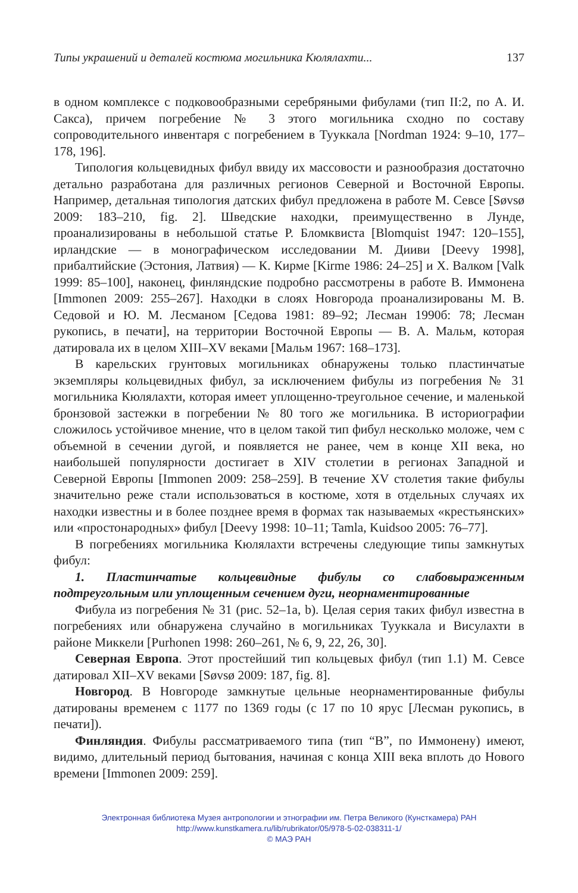Типы украшений и деталей костюма могильника Кюлялахти... 137
в одном комплексе с подковообразными серебряными фибулами (тип II:2, по А. И. Сакса), причем погребение № 3 этого могильника сходно по составу сопроводительного инвентаря с погребением в Тууккала [Nordman 1924: 9–10, 177–178, 196].
Типология кольцевидных фибул ввиду их массовости и разнообразия достаточно детально разработана для различных регионов Северной и Восточной Европы. Например, детальная типология датских фибул предложена в работе М. Севсе [Søvsø 2009: 183–210, fig. 2]. Шведские находки, преимущественно в Лунде, проанализированы в небольшой статье Р. Бломквиста [Blomquist 1947: 120–155], ирландские — в монографическом исследовании М. Дииви [Deevy 1998], прибалтийские (Эстония, Латвия) — К. Кирме [Kirme 1986: 24–25] и Х. Валком [Valk 1999: 85–100], наконец, финляндские подробно рассмотрены в работе В. Иммонена [Immonen 2009: 255–267]. Находки в слоях Новгорода проанализированы М. В. Седовой и Ю. М. Лесманом [Седова 1981: 89–92; Лесман 1990б: 78; Лесман рукопись, в печати], на территории Восточной Европы — В. А. Мальм, которая датировала их в целом XIII–XV веками [Мальм 1967: 168–173].
В карельских грунтовых могильниках обнаружены только пластинчатые экземпляры кольцевидных фибул, за исключением фибулы из погребения № 31 могильника Кюлялахти, которая имеет уплощенно-треугольное сечение, и маленькой бронзовой застежки в погребении № 80 того же могильника. В историографии сложилось устойчивое мнение, что в целом такой тип фибул несколько моложе, чем с объемной в сечении дугой, и появляется не ранее, чем в конце XII века, но наибольшей популярности достигает в XIV столетии в регионах Западной и Северной Европы [Immonen 2009: 258–259]. В течение XV столетия такие фибулы значительно реже стали использоваться в костюме, хотя в отдельных случаях их находки известны и в более позднее время в формах так называемых «крестьянских» или «простонародных» фибул [Deevy 1998: 10–11; Tamla, Kuidsoo 2005: 76–77].
В погребениях могильника Кюлялахти встречены следующие типы замкнутых фибул:
1. Пластинчатые кольцевидные фибулы со слабовыраженным подтреугольным или уплощенным сечением дуги, неорнаментированные
Фибула из погребения № 31 (рис. 52–1a, b). Целая серия таких фибул известна в погребениях или обнаружена случайно в могильниках Тууккала и Висулахти в районе Миккели [Purhonen 1998: 260–261, № 6, 9, 22, 26, 30].
Северная Европа. Этот простейший тип кольцевых фибул (тип 1.1) М. Севсе датировал XII–XV веками [Søvsø 2009: 187, fig. 8].
Новгород. В Новгороде замкнутые цельные неорнаментированные фибулы датированы временем с 1177 по 1369 годы (с 17 по 10 ярус [Лесман рукопись, в печати]).
Финляндия. Фибулы рассматриваемого типа (тип “B”, по Иммонену) имеют, видимо, длительный период бытования, начиная с конца XIII века вплоть до Нового времени [Immonen 2009: 259].
Электронная библиотека Музея антропологии и этнографии им. Петра Великого (Кунсткамера) РАН
http://www.kunstkamera.ru/lib/rubrikator/05/978-5-02-038311-1/
© МАЭ РАН